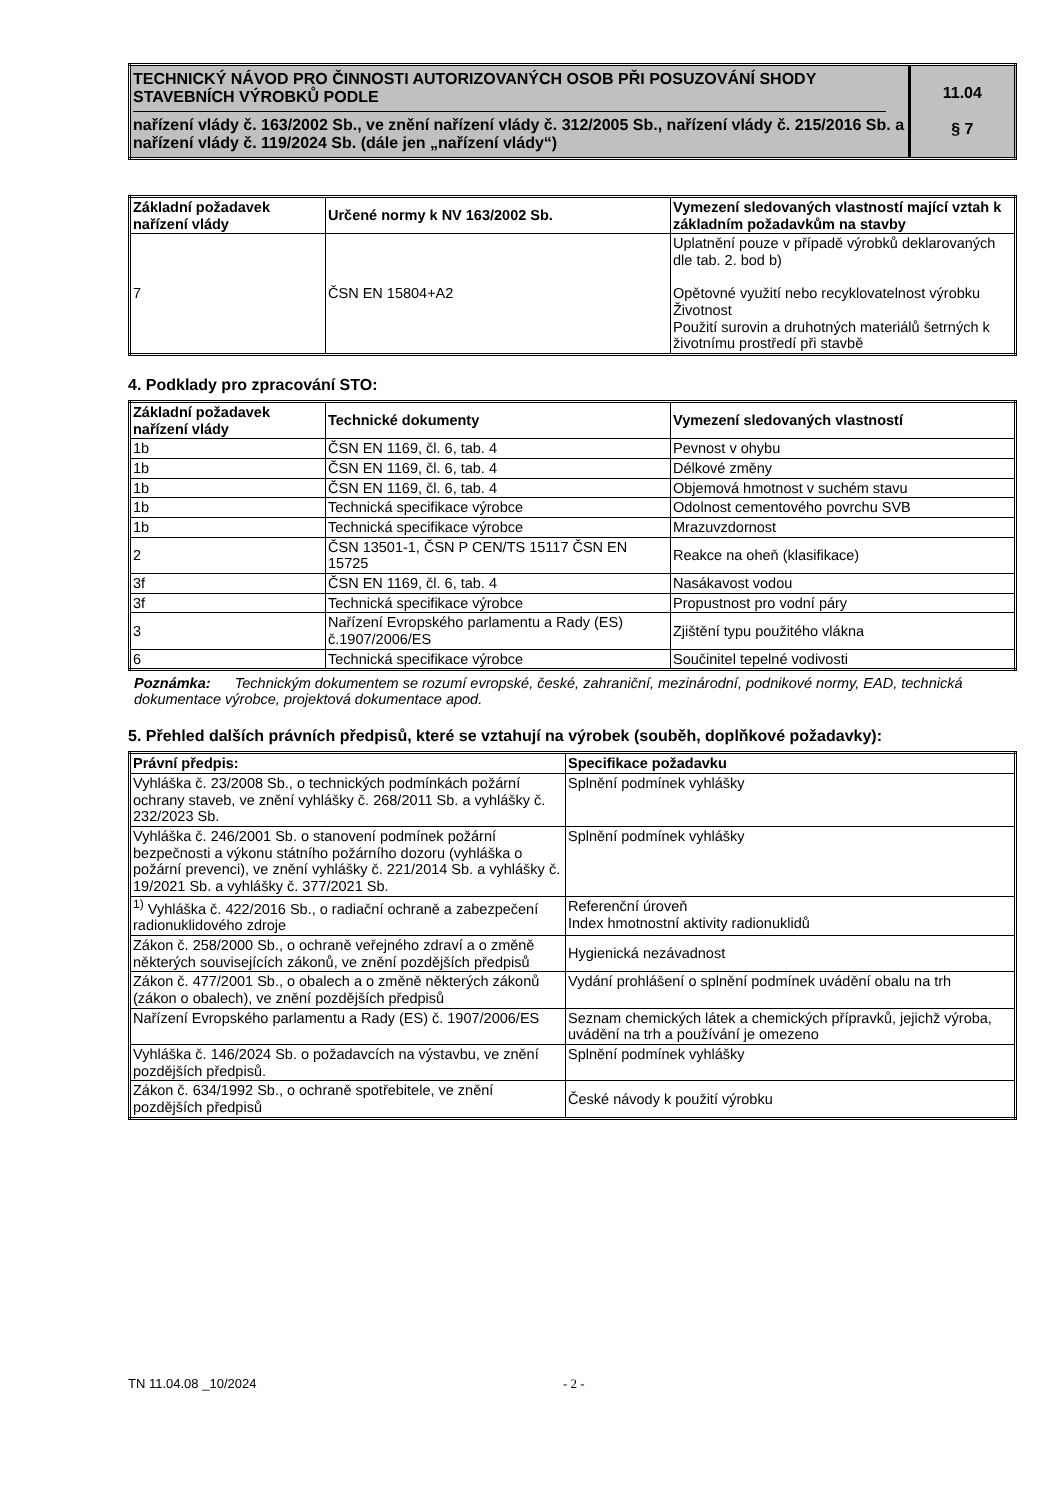| TECHNICKÝ NÁVOD PRO ČINNOSTI AUTORIZOVANÝCH OSOB PŘI POSUZOVÁNÍ SHODY STAVEBNÍCH VÝROBKŮ PODLE nařízení vlády č. 163/2002 Sb., ve znění nařízení vlády č. 312/2005 Sb., nařízení vlády č. 215/2016 Sb. a nařízení vlády č. 119/2024 Sb. (dále jen „nařízení vlády“) | 11.04 § 7 |
| Základní požadavek nařízení vlády | Určené normy k NV 163/2002 Sb. | Vymezení sledovaných vlastností mající vztah k základním požadavkům na stavby |
| --- | --- | --- |
| 7 | ČSN EN 15804+A2 | Uplatnění pouze v případě výrobků deklarovaných dle tab. 2. bod b) Opětovné využití nebo recyklovatelnost výrobku Životnost Použití surovin a druhotných materiálů šetrných k životnímu prostředí při stavbě |
4. Podklady pro zpracování STO:
| Základní požadavek nařízení vlády | Technické dokumenty | Vymezení sledovaných vlastností |
| --- | --- | --- |
| 1b | ČSN EN 1169, čl. 6, tab. 4 | Pevnost v ohybu |
| 1b | ČSN EN 1169, čl. 6, tab. 4 | Délkové změny |
| 1b | ČSN EN 1169, čl. 6, tab. 4 | Objemová hmotnost v suchém stavu |
| 1b | Technická specifikace výrobce | Odolnost cementového povrchu SVB |
| 1b | Technická specifikace výrobce | Mrazuvzdornost |
| 2 | ČSN 13501-1, ČSN P CEN/TS 15117 ČSN EN 15725 | Reakce na oheň (klasifikace) |
| 3f | ČSN EN 1169, čl. 6, tab. 4 | Nasákavost vodou |
| 3f | Technická specifikace výrobce | Propustnost pro vodní páry |
| 3 | Nařízení Evropského parlamentu a Rady (ES) č.1907/2006/ES | Zjištění typu použitého vlákna |
| 6 | Technická specifikace výrobce | Součinitel tepelné vodivosti |
Poznámka: Technickým dokumentem se rozumí evropské, české, zahraniční, mezinárodní, podnikové normy, EAD, technická dokumentace výrobce, projektová dokumentace apod.
5. Přehled dalších právních předpisů, které se vztahují na výrobek (souběh, doplňkové požadavky):
| Právní předpis: | Specifikace požadavku |
| --- | --- |
| Vyhláška č. 23/2008 Sb., o technických podmínkách požární ochrany staveb, ve znění vyhlášky č. 268/2011 Sb. a vyhlášky č. 232/2023 Sb. | Splnění podmínek vyhlášky |
| Vyhláška č. 246/2001 Sb. o stanovení podmínek požární bezpečnosti a výkonu státního požárního dozoru (vyhláška o požární prevenci), ve znění vyhlášky č. 221/2014 Sb. a vyhlášky č. 19/2021 Sb. a vyhlášky č. 377/2021 Sb. | Splnění podmínek vyhlášky |
| <sup>1)</sup> Vyhláška č. 422/2016 Sb., o radiační ochraně a zabezpečení radionuklidového zdroje | Referenční úroveň Index hmotnostní aktivity radionuklidů |
| Zákon č. 258/2000 Sb., o ochraně veřejného zdraví a o změně některých souvisejících zákonů, ve znění pozdějších předpisů | Hygienická nezávadnost |
| Zákon č. 477/2001 Sb., o obalech a o změně některých zákonů (zákon o obalech), ve znění pozdějších předpisů | Vydání prohlášení o splnění podmínek uvádění obalu na trh |
| Nařízení Evropského parlamentu a Rady (ES) č. 1907/2006/ES | Seznam chemických látek a chemických přípravků, jejichž výroba, uvádění na trh a používání je omezeno |
| Vyhláška č. 146/2024 Sb. o požadavcích na výstavbu, ve znění pozdějších předpisů. | Splnění podmínek vyhlášky |
| Zákon č. 634/1992 Sb., o ochraně spotřebitele, ve znění pozdějších předpisů | České návody k použití výrobku |
TN 11.04.08 _10/2024 - 2 -